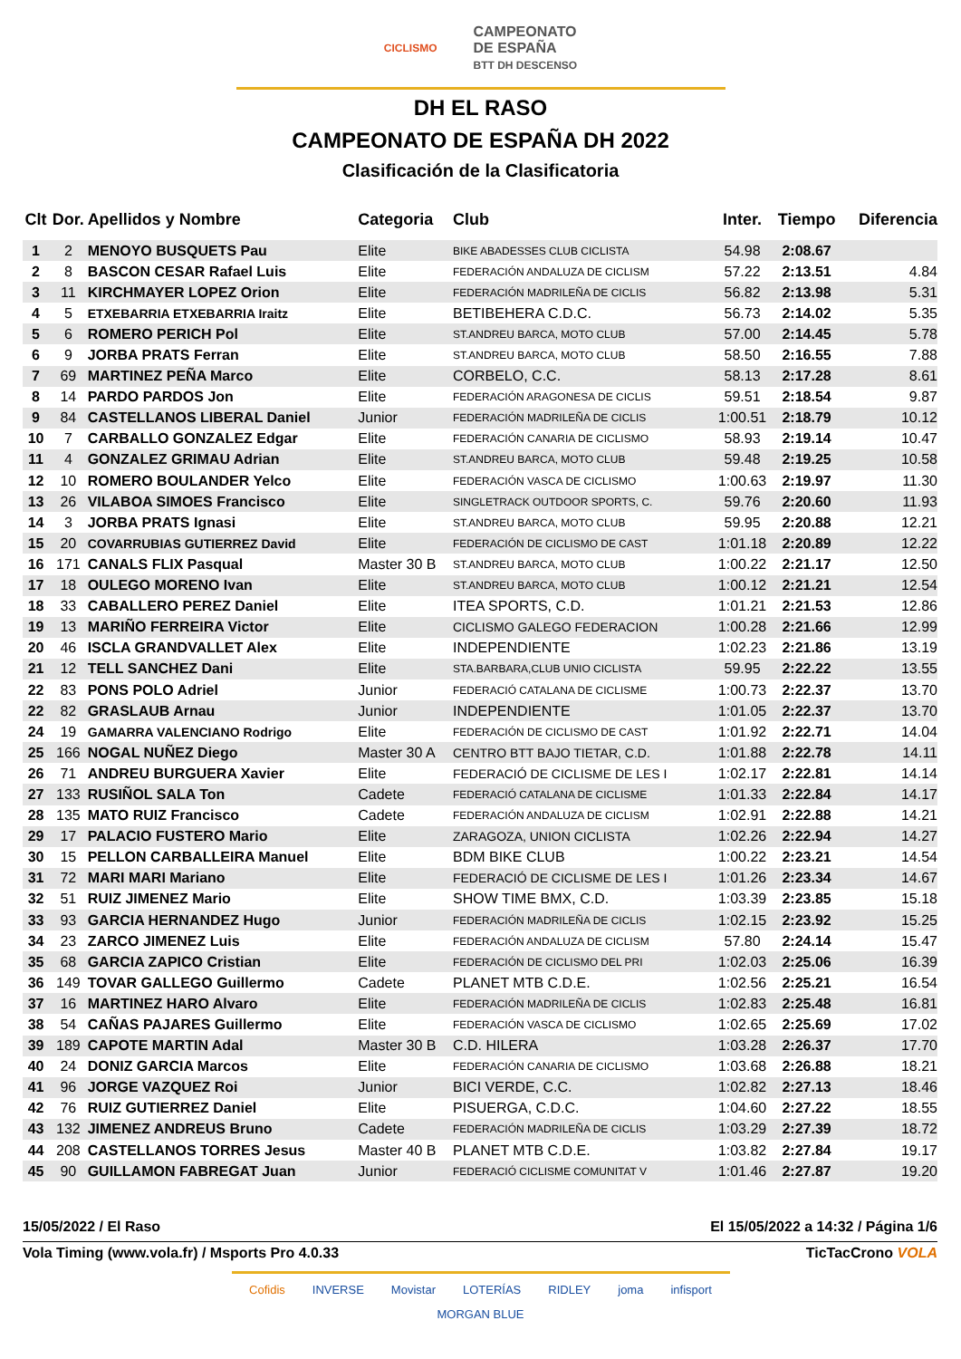CICLISMO CAMPEONATO
DE ESPAÑA
BTT DH DESCENSO
DH EL RASO
CAMPEONATO DE ESPAÑA DH 2022
Clasificación de la Clasificatoria
| Clt | Dor. | Apellidos y Nombre | Categoria | Club | Inter. | Tiempo | Diferencia |
| --- | --- | --- | --- | --- | --- | --- | --- |
| 1 | 2 | MENOYO BUSQUETS Pau | Elite | BIKE ABADESSES CLUB CICLISTA | 54.98 | 2:08.67 | |
| 2 | 8 | BASCON CESAR Rafael Luis | Elite | FEDERACIÓN ANDALUZA DE CICLISM | 57.22 | 2:13.51 | 4.84 |
| 3 | 11 | KIRCHMAYER LOPEZ Orion | Elite | FEDERACIÓN MADRILEÑA DE CICLIS | 56.82 | 2:13.98 | 5.31 |
| 4 | 5 | ETXEBARRIA ETXEBARRIA Iraitz | Elite | BETIBEHERA C.D.C. | 56.73 | 2:14.02 | 5.35 |
| 5 | 6 | ROMERO PERICH Pol | Elite | ST.ANDREU BARCA, MOTO CLUB | 57.00 | 2:14.45 | 5.78 |
| 6 | 9 | JORBA PRATS Ferran | Elite | ST.ANDREU BARCA, MOTO CLUB | 58.50 | 2:16.55 | 7.88 |
| 7 | 69 | MARTINEZ PEÑA Marco | Elite | CORBELO, C.C. | 58.13 | 2:17.28 | 8.61 |
| 8 | 14 | PARDO PARDOS Jon | Elite | FEDERACIÓN ARAGONESA DE CICLIS | 59.51 | 2:18.54 | 9.87 |
| 9 | 84 | CASTELLANOS LIBERAL Daniel | Junior | FEDERACIÓN MADRILEÑA DE CICLIS | 1:00.51 | 2:18.79 | 10.12 |
| 10 | 7 | CARBALLO GONZALEZ Edgar | Elite | FEDERACIÓN CANARIA DE CICLISMO | 58.93 | 2:19.14 | 10.47 |
| 11 | 4 | GONZALEZ GRIMAU Adrian | Elite | ST.ANDREU BARCA, MOTO CLUB | 59.48 | 2:19.25 | 10.58 |
| 12 | 10 | ROMERO BOULANDER Yelco | Elite | FEDERACIÓN VASCA DE CICLISMO | 1:00.63 | 2:19.97 | 11.30 |
| 13 | 26 | VILABOA SIMOES Francisco | Elite | SINGLETRACK OUTDOOR SPORTS, C. | 59.76 | 2:20.60 | 11.93 |
| 14 | 3 | JORBA PRATS Ignasi | Elite | ST.ANDREU BARCA, MOTO CLUB | 59.95 | 2:20.88 | 12.21 |
| 15 | 20 | COVARRUBIAS GUTIERREZ David | Elite | FEDERACIÓN DE CICLISMO DE CAST | 1:01.18 | 2:20.89 | 12.22 |
| 16 | 171 | CANALS FLIX Pasqual | Master 30 B | ST.ANDREU BARCA, MOTO CLUB | 1:00.22 | 2:21.17 | 12.50 |
| 17 | 18 | OULEGO MORENO Ivan | Elite | ST.ANDREU BARCA, MOTO CLUB | 1:00.12 | 2:21.21 | 12.54 |
| 18 | 33 | CABALLERO PEREZ Daniel | Elite | ITEA SPORTS, C.D. | 1:01.21 | 2:21.53 | 12.86 |
| 19 | 13 | MARIÑO FERREIRA Victor | Elite | CICLISMO GALEGO FEDERACION | 1:00.28 | 2:21.66 | 12.99 |
| 20 | 46 | ISCLA GRANDVALLET Alex | Elite | INDEPENDIENTE | 1:02.23 | 2:21.86 | 13.19 |
| 21 | 12 | TELL SANCHEZ Dani | Elite | STA.BARBARA,CLUB UNIO CICLISTA | 59.95 | 2:22.22 | 13.55 |
| 22 | 83 | PONS POLO Adriel | Junior | FEDERACIÓ CATALANA DE CICLISME | 1:00.73 | 2:22.37 | 13.70 |
| 22 | 82 | GRASLAUB Arnau | Junior | INDEPENDIENTE | 1:01.05 | 2:22.37 | 13.70 |
| 24 | 19 | GAMARRA VALENCIANO Rodrigo | Elite | FEDERACIÓN DE CICLISMO DE CAST | 1:01.92 | 2:22.71 | 14.04 |
| 25 | 166 | NOGAL NUÑEZ Diego | Master 30 A | CENTRO BTT BAJO TIETAR, C.D. | 1:01.88 | 2:22.78 | 14.11 |
| 26 | 71 | ANDREU BURGUERA Xavier | Elite | FEDERACIÓ DE CICLISME DE LES I | 1:02.17 | 2:22.81 | 14.14 |
| 27 | 133 | RUSIÑOL SALA Ton | Cadete | FEDERACIÓ CATALANA DE CICLISME | 1:01.33 | 2:22.84 | 14.17 |
| 28 | 135 | MATO RUIZ Francisco | Cadete | FEDERACIÓN ANDALUZA DE CICLISM | 1:02.91 | 2:22.88 | 14.21 |
| 29 | 17 | PALACIO FUSTERO Mario | Elite | ZARAGOZA, UNION CICLISTA | 1:02.26 | 2:22.94 | 14.27 |
| 30 | 15 | PELLON CARBALLEIRA Manuel | Elite | BDM BIKE CLUB | 1:00.22 | 2:23.21 | 14.54 |
| 31 | 72 | MARI MARI Mariano | Elite | FEDERACIÓ DE CICLISME DE LES I | 1:01.26 | 2:23.34 | 14.67 |
| 32 | 51 | RUIZ JIMENEZ Mario | Elite | SHOW TIME BMX, C.D. | 1:03.39 | 2:23.85 | 15.18 |
| 33 | 93 | GARCIA HERNANDEZ Hugo | Junior | FEDERACIÓN MADRILEÑA DE CICLIS | 1:02.15 | 2:23.92 | 15.25 |
| 34 | 23 | ZARCO JIMENEZ Luis | Elite | FEDERACIÓN ANDALUZA DE CICLISM | 57.80 | 2:24.14 | 15.47 |
| 35 | 68 | GARCIA ZAPICO Cristian | Elite | FEDERACIÓN DE CICLISMO DEL PRI | 1:02.03 | 2:25.06 | 16.39 |
| 36 | 149 | TOVAR GALLEGO Guillermo | Cadete | PLANET MTB C.D.E. | 1:02.56 | 2:25.21 | 16.54 |
| 37 | 16 | MARTINEZ HARO Alvaro | Elite | FEDERACIÓN MADRILEÑA DE CICLIS | 1:02.83 | 2:25.48 | 16.81 |
| 38 | 54 | CAÑAS PAJARES Guillermo | Elite | FEDERACIÓN VASCA DE CICLISMO | 1:02.65 | 2:25.69 | 17.02 |
| 39 | 189 | CAPOTE MARTIN Adal | Master 30 B | C.D. HILERA | 1:03.28 | 2:26.37 | 17.70 |
| 40 | 24 | DONIZ GARCIA Marcos | Elite | FEDERACIÓN CANARIA DE CICLISMO | 1:03.68 | 2:26.88 | 18.21 |
| 41 | 96 | JORGE VAZQUEZ Roi | Junior | BICI VERDE, C.C. | 1:02.82 | 2:27.13 | 18.46 |
| 42 | 76 | RUIZ GUTIERREZ Daniel | Elite | PISUERGA, C.D.C. | 1:04.60 | 2:27.22 | 18.55 |
| 43 | 132 | JIMENEZ ANDREUS Bruno | Cadete | FEDERACIÓN MADRILEÑA DE CICLIS | 1:03.29 | 2:27.39 | 18.72 |
| 44 | 208 | CASTELLANOS TORRES Jesus | Master 40 B | PLANET MTB C.D.E. | 1:03.82 | 2:27.84 | 19.17 |
| 45 | 90 | GUILLAMON FABREGAT Juan | Junior | FEDERACIÓ CICLISME COMUNITAT V | 1:01.46 | 2:27.87 | 19.20 |
15/05/2022 / El Raso El 15/05/2022 a 14:32 / Página 1/6
Vola Timing (www.vola.fr) / Msports Pro 4.0.33 TicTacCrono VOLA
Cofidis INVERSE Movistar LOTERÍAS RIDLEY joma infisport MORGAN BLUE